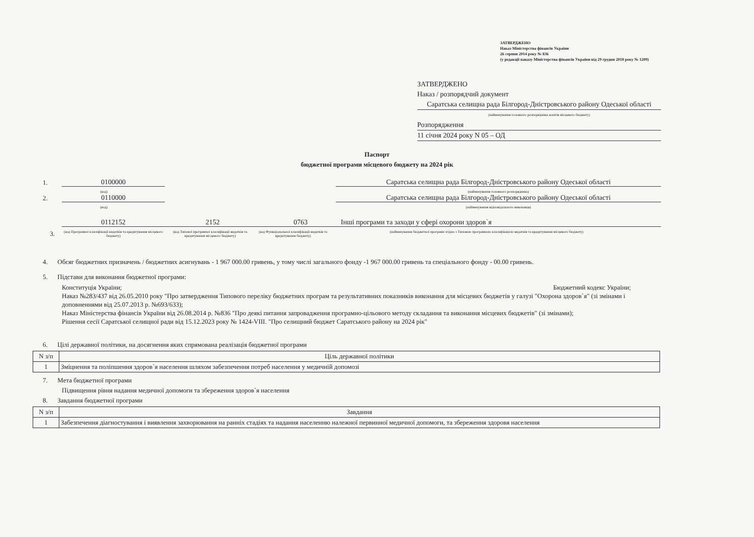ЗАТВЕРДЖЕНО
Наказ Міністерства фінансів України
26 серпня 2014 року № 836
(у редакції наказу Міністерства фінансів України від 29 грудня 2018 року № 1209)
ЗАТВЕРДЖЕНО
Наказ / розпорядчий документ
Саратська селищна рада Білгород-Дністровського району Одеської області
(найменування головного розпорядника коштів місцевого бюджету)
Розпорядження
11 січня 2024 року N 05 – ОД
Паспорт
бюджетної програми місцевого бюджету на 2024 рік
1. 0100000 Саратська селищна рада Білгород-Дністровського району Одеської області
(код) (найменування головного розпорядника)
2. 0110000 Саратська селищна рада Білгород-Дністровського району Одеської області
(код) (найменування відповідального виконавця)
0112152 2152 0763 Інші програми та заходи у сфері охорони здоров`я
3. (код Програмної класифікації видатків та кредитування місцевого бюджету) (код Типової програмної класифікації видатків та кредитування місцевого бюджету) (код Функціональної класифікації видатків та кредитування бюджету) (найменування бюджетної програми згідно з Типовою програмною класифікацією видатків та кредитування місцевого бюджету)
4. Обсяг бюджетних призначень / бюджетних асигнувань - 1 967 000.00 гривень, у тому числі загального фонду -1 967 000.00 гривень та спеціального фонду - 00.00 гривень.
5. Підстави для виконання бюджетної програми:
Конституція України; Бюджетний кодекс України;
Наказ №283/437 від 26.05.2010 року "Про затвердження Типового переліку бюджетних програм та результативних показників виконання для місцевих бюджетів у галузі "Охорона здоров`я" (зі змінами і доповненнями від 25.07.2013 р. №693/633);
Наказ Міністерства фінансів України від 26.08.2014 р. №836 "Про деякі питання запровадження програмно-цільового методу складання та виконання місцевих бюджетів" (зі змінами);
Рішення сесії Саратської селищної ради від 15.12.2023 року № 1424-VIII. "Про селищний бюджет Саратського району на 2024 рік"
6. Цілі державної політики, на досягнення яких спрямована реалізація бюджетної програми
| N з/п | Ціль державної політики |
| --- | --- |
| 1 | Зміцнення та поліпшення здоров`я населення шляхом забезпечення потреб населення у медичній допомозі |
7. Мета бюджетної програми
Підвищення рівня надання медичної допомоги та збереження здоров`я населення
8. Завдання бюджетної програми
| N з/п | Завдання |
| --- | --- |
| 1 | Забезпечення діагностування і виявлення захворювання на ранніх стадіях та надання населенню належної первинної медичної допомоги, та збереження здоровя населення |